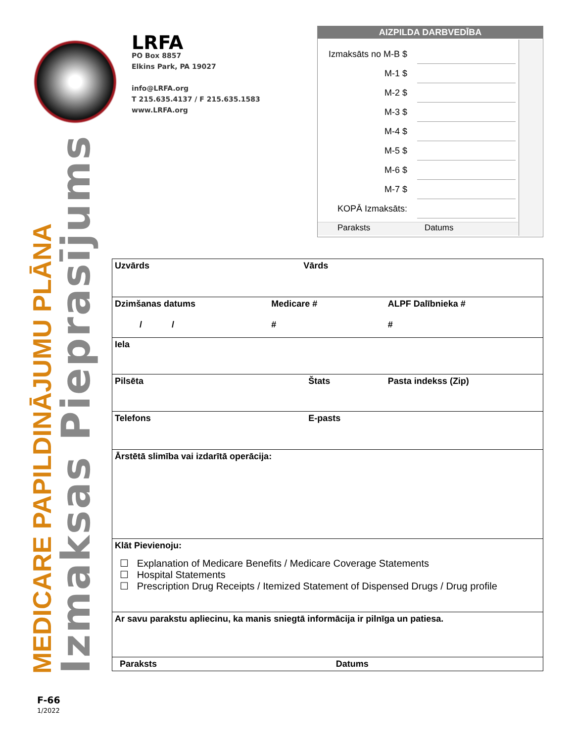LRFA
PO Box 8857
Elkins Park, PA 19027
info@LRFA.org
T 215.635.4137 / F 215.635.1583
www.LRFA.org
AIZPILDA DARBVEDĪBA
| Izmaksāts no M-B $ | |
| M-1 $ | |
| M-2 $ | |
| M-3 $ | |
| M-4 $ | |
| M-5 $ | |
| M-6 $ | |
| M-7 $ | |
| KOPĀ Izmaksāts: | |
Paraksts Datums
MEDICARE PAPILDINĀJUMU PLĀNA
Izmaksas Pieprasījums
| Uzvārds | Vārds | |
| Dzimšanas datums / / | Medicare # # | ALPF Dalībnieka # # |
| Iela | | |
| Pilsēta | Štats | Pasta indekss (Zip) |
| Telefons | E-pasts | |
| Ārstētā slimība vai izdarītā operācija: | | |
| Klāt Pievienoju: ☐ Explanation of Medicare Benefits / Medicare Coverage Statements ☐ Hospital Statements ☐ Prescription Drug Receipts / Itemized Statement of Dispensed Drugs / Drug profile | | |
| Ar savu parakstu apliecinu, ka manis sniegtā informācija ir pilnīga un patiesa. | | |
| Paraksts | | Datums |
F-66
1/2022